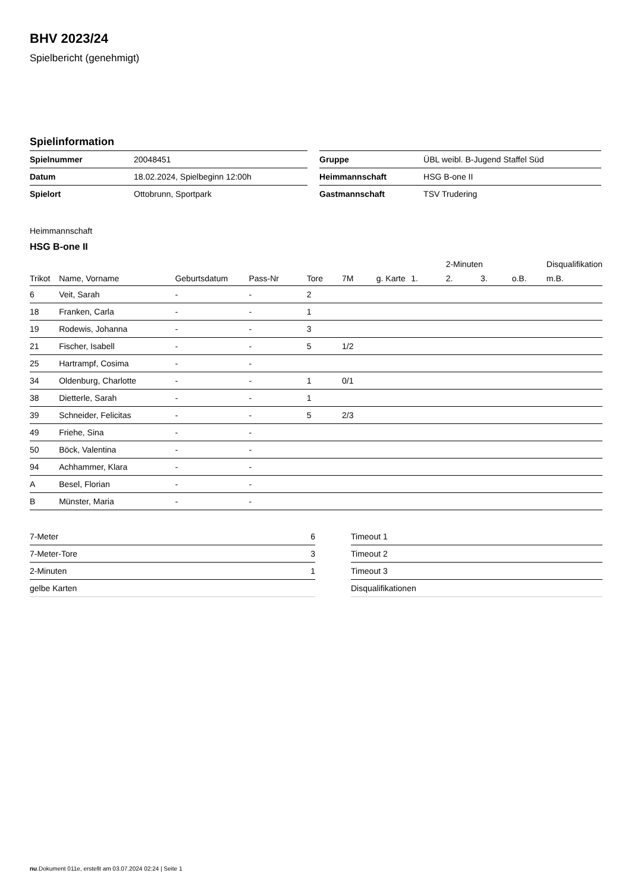BHV 2023/24
Spielbericht (genehmigt)
Spielinformation
| Spielnummer | 20048451 | | Gruppe | ÜBL weibl. B-Jugend Staffel Süd |
| Datum | 18.02.2024, Spielbeginn 12:00h | | Heimmannschaft | HSG B-one II |
| Spielort | Ottobrunn, Sportpark | | Gastmannschaft | TSV Trudering |
Heimmannschaft
HSG B-one II
| | | | | | | | | 2-Minuten | | | Disqualifikation |
| --- | --- | --- | --- | --- | --- | --- | --- | --- | --- | --- | --- |
| Trikot | Name, Vorname | Geburtsdatum | Pass-Nr | Tore | 7M | g. Karte | 1. | 2. | 3. | o.B. | m.B. |
| 6 | Veit, Sarah | - | - | 2 | | | | | | | |
| 18 | Franken, Carla | - | - | 1 | | | | | | | |
| 19 | Rodewis, Johanna | - | - | 3 | | | | | | | |
| 21 | Fischer, Isabell | - | - | 5 | 1/2 | | | | | | |
| 25 | Hartrampf, Cosima | - | - | | | | | | | | |
| 34 | Oldenburg, Charlotte | - | - | 1 | 0/1 | | | | | | |
| 38 | Dietterle, Sarah | - | - | 1 | | | | | | | |
| 39 | Schneider, Felicitas | - | - | 5 | 2/3 | | | | | | |
| 49 | Friehe, Sina | - | - | | | | | | | | |
| 50 | Böck, Valentina | - | - | | | | | | | | |
| 94 | Achhammer, Klara | - | - | | | | | | | | |
| A | Besel, Florian | - | - | | | | | | | | |
| B | Münster, Maria | - | - | | | | | | | | |
| 7-Meter | 6 |
| 7-Meter-Tore | 3 |
| 2-Minuten | 1 |
| gelbe Karten | |
| Timeout 1 |
| Timeout 2 |
| Timeout 3 |
| Disqualifikationen |
nu.Dokument 011e, erstellt am 03.07.2024 02:24 | Seite 1